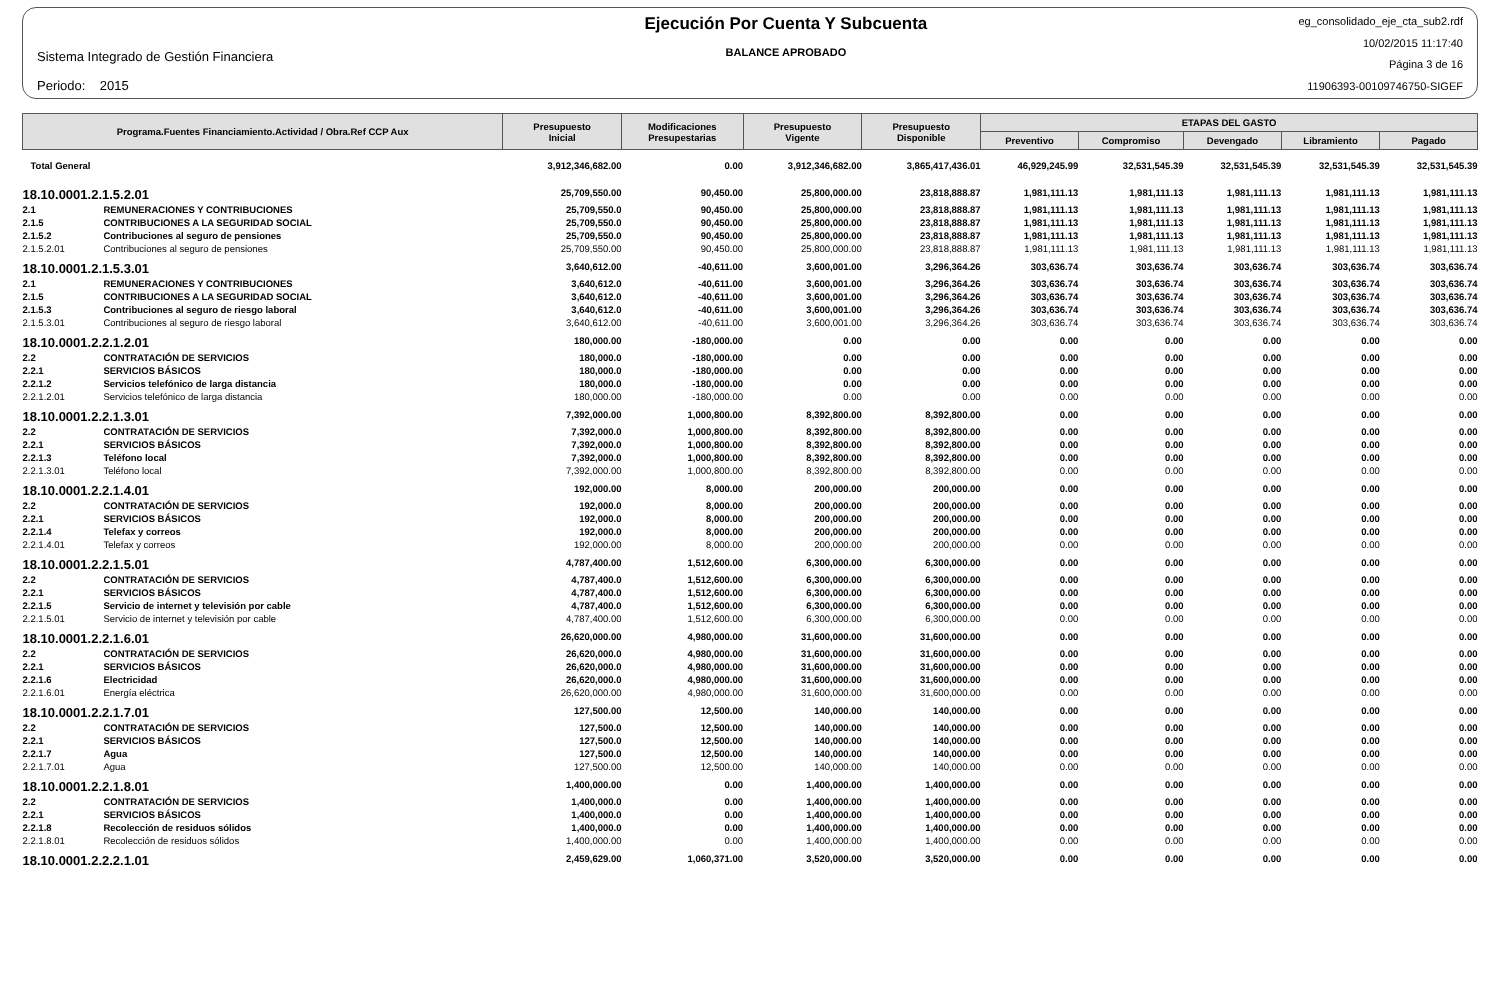Sistema Integrado de Gestión Financiera
Periodo: 2015
Ejecución Por Cuenta Y Subcuenta
BALANCE APROBADO
eg_consolidado_eje_cta_sub2.rdf
10/02/2015 11:17:40
Página 3 de 16
11906393-00109746750-SIGEF
| Programa.Fuentes Financiamiento.Actividad / Obra.Ref CCP Aux | | Presupuesto Inicial | Modificaciones Presupestarias | Presupuesto Vigente | Presupuesto Disponible | ETAPAS DEL GASTO | | | | |
| --- | --- | --- | --- | --- | --- | --- | --- | --- | --- | --- |
| | | | | | | Preventivo | Compromiso | Devengado | Libramiento | Pagado |
| Total General | | 3,912,346,682.00 | 0.00 | 3,912,346,682.00 | 3,865,417,436.01 | 46,929,245.99 | 32,531,545.39 | 32,531,545.39 | 32,531,545.39 | 32,531,545.39 |
| 18.10.0001.2.1.5.2.01 | | 25,709,550.00 | 90,450.00 | 25,800,000.00 | 23,818,888.87 | 1,981,111.13 | 1,981,111.13 | 1,981,111.13 | 1,981,111.13 | 1,981,111.13 |
| 2.1 | REMUNERACIONES Y CONTRIBUCIONES | 25,709,550.0 | 90,450.00 | 25,800,000.00 | 23,818,888.87 | 1,981,111.13 | 1,981,111.13 | 1,981,111.13 | 1,981,111.13 | 1,981,111.13 |
| 2.1.5 | CONTRIBUCIONES A LA SEGURIDAD SOCIAL | 25,709,550.0 | 90,450.00 | 25,800,000.00 | 23,818,888.87 | 1,981,111.13 | 1,981,111.13 | 1,981,111.13 | 1,981,111.13 | 1,981,111.13 |
| 2.1.5.2 | Contribuciones al seguro de pensiones | 25,709,550.0 | 90,450.00 | 25,800,000.00 | 23,818,888.87 | 1,981,111.13 | 1,981,111.13 | 1,981,111.13 | 1,981,111.13 | 1,981,111.13 |
| 2.1.5.2.01 | Contribuciones al seguro de pensiones | 25,709,550.00 | 90,450.00 | 25,800,000.00 | 23,818,888.87 | 1,981,111.13 | 1,981,111.13 | 1,981,111.13 | 1,981,111.13 | 1,981,111.13 |
| 18.10.0001.2.1.5.3.01 | | 3,640,612.00 | -40,611.00 | 3,600,001.00 | 3,296,364.26 | 303,636.74 | 303,636.74 | 303,636.74 | 303,636.74 | 303,636.74 |
| 2.1 | REMUNERACIONES Y CONTRIBUCIONES | 3,640,612.0 | -40,611.00 | 3,600,001.00 | 3,296,364.26 | 303,636.74 | 303,636.74 | 303,636.74 | 303,636.74 | 303,636.74 |
| 2.1.5 | CONTRIBUCIONES A LA SEGURIDAD SOCIAL | 3,640,612.0 | -40,611.00 | 3,600,001.00 | 3,296,364.26 | 303,636.74 | 303,636.74 | 303,636.74 | 303,636.74 | 303,636.74 |
| 2.1.5.3 | Contribuciones al seguro de riesgo laboral | 3,640,612.0 | -40,611.00 | 3,600,001.00 | 3,296,364.26 | 303,636.74 | 303,636.74 | 303,636.74 | 303,636.74 | 303,636.74 |
| 2.1.5.3.01 | Contribuciones al seguro de riesgo laboral | 3,640,612.00 | -40,611.00 | 3,600,001.00 | 3,296,364.26 | 303,636.74 | 303,636.74 | 303,636.74 | 303,636.74 | 303,636.74 |
| 18.10.0001.2.2.1.2.01 | | 180,000.00 | -180,000.00 | 0.00 | 0.00 | 0.00 | 0.00 | 0.00 | 0.00 | 0.00 |
| 2.2 | CONTRATACIÓN DE SERVICIOS | 180,000.0 | -180,000.00 | 0.00 | 0.00 | 0.00 | 0.00 | 0.00 | 0.00 | 0.00 |
| 2.2.1 | SERVICIOS BÁSICOS | 180,000.0 | -180,000.00 | 0.00 | 0.00 | 0.00 | 0.00 | 0.00 | 0.00 | 0.00 |
| 2.2.1.2 | Servicios telefónico de larga distancia | 180,000.0 | -180,000.00 | 0.00 | 0.00 | 0.00 | 0.00 | 0.00 | 0.00 | 0.00 |
| 2.2.1.2.01 | Servicios telefónico de larga distancia | 180,000.00 | -180,000.00 | 0.00 | 0.00 | 0.00 | 0.00 | 0.00 | 0.00 | 0.00 |
| 18.10.0001.2.2.1.3.01 | | 7,392,000.00 | 1,000,800.00 | 8,392,800.00 | 8,392,800.00 | 0.00 | 0.00 | 0.00 | 0.00 | 0.00 |
| 2.2 | CONTRATACIÓN DE SERVICIOS | 7,392,000.0 | 1,000,800.00 | 8,392,800.00 | 8,392,800.00 | 0.00 | 0.00 | 0.00 | 0.00 | 0.00 |
| 2.2.1 | SERVICIOS BÁSICOS | 7,392,000.0 | 1,000,800.00 | 8,392,800.00 | 8,392,800.00 | 0.00 | 0.00 | 0.00 | 0.00 | 0.00 |
| 2.2.1.3 | Teléfono local | 7,392,000.0 | 1,000,800.00 | 8,392,800.00 | 8,392,800.00 | 0.00 | 0.00 | 0.00 | 0.00 | 0.00 |
| 2.2.1.3.01 | Teléfono local | 7,392,000.00 | 1,000,800.00 | 8,392,800.00 | 8,392,800.00 | 0.00 | 0.00 | 0.00 | 0.00 | 0.00 |
| 18.10.0001.2.2.1.4.01 | | 192,000.00 | 8,000.00 | 200,000.00 | 200,000.00 | 0.00 | 0.00 | 0.00 | 0.00 | 0.00 |
| 2.2 | CONTRATACIÓN DE SERVICIOS | 192,000.0 | 8,000.00 | 200,000.00 | 200,000.00 | 0.00 | 0.00 | 0.00 | 0.00 | 0.00 |
| 2.2.1 | SERVICIOS BÁSICOS | 192,000.0 | 8,000.00 | 200,000.00 | 200,000.00 | 0.00 | 0.00 | 0.00 | 0.00 | 0.00 |
| 2.2.1.4 | Telefax y correos | 192,000.0 | 8,000.00 | 200,000.00 | 200,000.00 | 0.00 | 0.00 | 0.00 | 0.00 | 0.00 |
| 2.2.1.4.01 | Telefax y correos | 192,000.00 | 8,000.00 | 200,000.00 | 200,000.00 | 0.00 | 0.00 | 0.00 | 0.00 | 0.00 |
| 18.10.0001.2.2.1.5.01 | | 4,787,400.00 | 1,512,600.00 | 6,300,000.00 | 6,300,000.00 | 0.00 | 0.00 | 0.00 | 0.00 | 0.00 |
| 2.2 | CONTRATACIÓN DE SERVICIOS | 4,787,400.0 | 1,512,600.00 | 6,300,000.00 | 6,300,000.00 | 0.00 | 0.00 | 0.00 | 0.00 | 0.00 |
| 2.2.1 | SERVICIOS BÁSICOS | 4,787,400.0 | 1,512,600.00 | 6,300,000.00 | 6,300,000.00 | 0.00 | 0.00 | 0.00 | 0.00 | 0.00 |
| 2.2.1.5 | Servicio de internet y televisión por cable | 4,787,400.0 | 1,512,600.00 | 6,300,000.00 | 6,300,000.00 | 0.00 | 0.00 | 0.00 | 0.00 | 0.00 |
| 2.2.1.5.01 | Servicio de internet y televisión por cable | 4,787,400.00 | 1,512,600.00 | 6,300,000.00 | 6,300,000.00 | 0.00 | 0.00 | 0.00 | 0.00 | 0.00 |
| 18.10.0001.2.2.1.6.01 | | 26,620,000.00 | 4,980,000.00 | 31,600,000.00 | 31,600,000.00 | 0.00 | 0.00 | 0.00 | 0.00 | 0.00 |
| 2.2 | CONTRATACIÓN DE SERVICIOS | 26,620,000.0 | 4,980,000.00 | 31,600,000.00 | 31,600,000.00 | 0.00 | 0.00 | 0.00 | 0.00 | 0.00 |
| 2.2.1 | SERVICIOS BÁSICOS | 26,620,000.0 | 4,980,000.00 | 31,600,000.00 | 31,600,000.00 | 0.00 | 0.00 | 0.00 | 0.00 | 0.00 |
| 2.2.1.6 | Electricidad | 26,620,000.0 | 4,980,000.00 | 31,600,000.00 | 31,600,000.00 | 0.00 | 0.00 | 0.00 | 0.00 | 0.00 |
| 2.2.1.6.01 | Energía eléctrica | 26,620,000.00 | 4,980,000.00 | 31,600,000.00 | 31,600,000.00 | 0.00 | 0.00 | 0.00 | 0.00 | 0.00 |
| 18.10.0001.2.2.1.7.01 | | 127,500.00 | 12,500.00 | 140,000.00 | 140,000.00 | 0.00 | 0.00 | 0.00 | 0.00 | 0.00 |
| 2.2 | CONTRATACIÓN DE SERVICIOS | 127,500.0 | 12,500.00 | 140,000.00 | 140,000.00 | 0.00 | 0.00 | 0.00 | 0.00 | 0.00 |
| 2.2.1 | SERVICIOS BÁSICOS | 127,500.0 | 12,500.00 | 140,000.00 | 140,000.00 | 0.00 | 0.00 | 0.00 | 0.00 | 0.00 |
| 2.2.1.7 | Agua | 127,500.0 | 12,500.00 | 140,000.00 | 140,000.00 | 0.00 | 0.00 | 0.00 | 0.00 | 0.00 |
| 2.2.1.7.01 | Agua | 127,500.00 | 12,500.00 | 140,000.00 | 140,000.00 | 0.00 | 0.00 | 0.00 | 0.00 | 0.00 |
| 18.10.0001.2.2.1.8.01 | | 1,400,000.00 | 0.00 | 1,400,000.00 | 1,400,000.00 | 0.00 | 0.00 | 0.00 | 0.00 | 0.00 |
| 2.2 | CONTRATACIÓN DE SERVICIOS | 1,400,000.0 | 0.00 | 1,400,000.00 | 1,400,000.00 | 0.00 | 0.00 | 0.00 | 0.00 | 0.00 |
| 2.2.1 | SERVICIOS BÁSICOS | 1,400,000.0 | 0.00 | 1,400,000.00 | 1,400,000.00 | 0.00 | 0.00 | 0.00 | 0.00 | 0.00 |
| 2.2.1.8 | Recolección de residuos sólidos | 1,400,000.0 | 0.00 | 1,400,000.00 | 1,400,000.00 | 0.00 | 0.00 | 0.00 | 0.00 | 0.00 |
| 2.2.1.8.01 | Recolección de residuos sólidos | 1,400,000.00 | 0.00 | 1,400,000.00 | 1,400,000.00 | 0.00 | 0.00 | 0.00 | 0.00 | 0.00 |
| 18.10.0001.2.2.2.1.01 | | 2,459,629.00 | 1,060,371.00 | 3,520,000.00 | 3,520,000.00 | 0.00 | 0.00 | 0.00 | 0.00 | 0.00 |